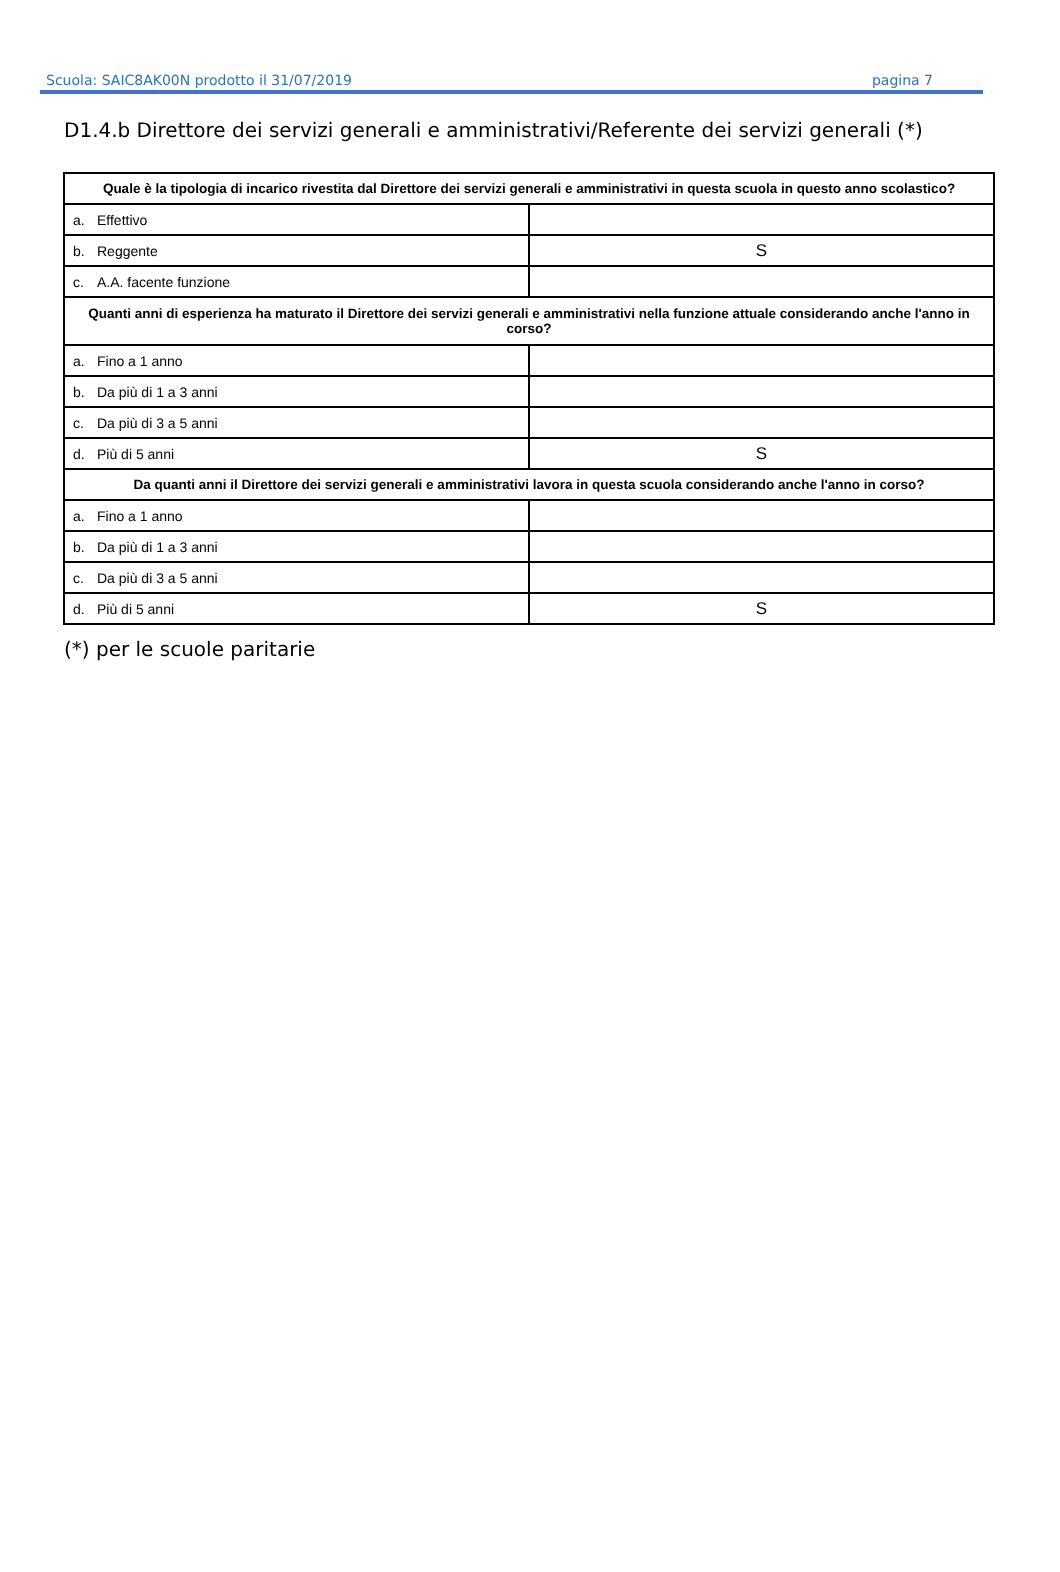Scuola: SAIC8AK00N prodotto il 31/07/2019 pagina 7
D1.4.b Direttore dei servizi generali e amministrativi/Referente dei servizi generali (*)
| Quale è la tipologia di incarico rivestita dal Direttore dei servizi generali e amministrativi in questa scuola in questo anno scolastico? | |
| --- | --- |
| a. Effettivo | |
| b. Reggente | S |
| c. A.A. facente funzione | |
| Quanti anni di esperienza ha maturato il Direttore dei servizi generali e amministrativi nella funzione attuale considerando anche l'anno in corso? | |
| a. Fino a 1 anno | |
| b. Da più di 1 a 3 anni | |
| c. Da più di 3 a 5 anni | |
| d. Più di 5 anni | S |
| Da quanti anni il Direttore dei servizi generali e amministrativi lavora in questa scuola considerando anche l'anno in corso? | |
| a. Fino a 1 anno | |
| b. Da più di 1 a 3 anni | |
| c. Da più di 3 a 5 anni | |
| d. Più di 5 anni | S |
(*) per le scuole paritarie